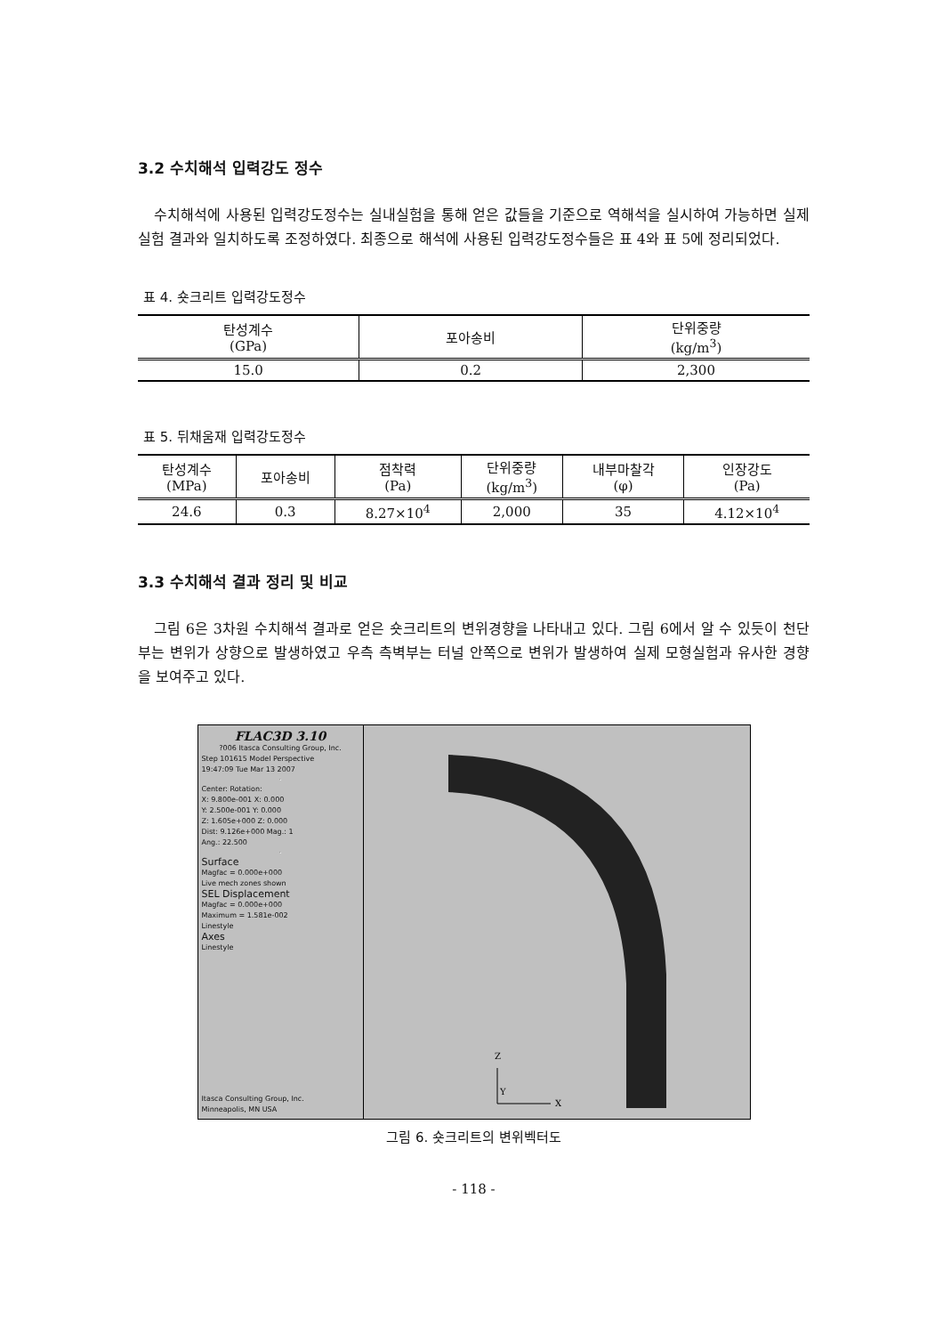3.2 수치해석 입력강도 정수
수치해석에 사용된 입력강도정수는 실내실험을 통해 얻은 값들을 기준으로 역해석을 실시하여 가능하면 실제 실험 결과와 일치하도록 조정하였다. 최종으로 해석에 사용된 입력강도정수들은 표 4와 표 5에 정리되었다.
표 4. 숏크리트 입력강도정수
| 탄성계수 (GPa) | 포아송비 | 단위중량 (kg/m<sup>3</sup>) |
| --- | --- | --- |
| 15.0 | 0.2 | 2,300 |
표 5. 뒤채움재 입력강도정수
| 탄성계수 (MPa) | 포아송비 | 점착력 (Pa) | 단위중량 (kg/m<sup>3</sup>) | 내부마찰각 (φ) | 인장강도 (Pa) |
| --- | --- | --- | --- | --- | --- |
| 24.6 | 0.3 | 8.27×10<sup>4</sup> | 2,000 | 35 | 4.12×10<sup>4</sup> |
3.3 수치해석 결과 정리 및 비교
그림 6은 3차원 수치해석 결과로 얻은 숏크리트의 변위경향을 나타내고 있다. 그림 6에서 알 수 있듯이 천단부는 변위가 상향으로 발생하였고 우측 측벽부는 터널 안쪽으로 변위가 발생하여 실제 모형실험과 유사한 경향을 보여주고 있다.
FLAC3D 3.10
?006 Itasca Consulting Group, Inc.
Step 101615 Model Perspective
19:47:09 Tue Mar 13 2007
Center: Rotation:
X: 9.800e-001 X: 0.000
Y: 2.500e-001 Y: 0.000
Z: 1.605e+000 Z: 0.000
Dist: 9.126e+000 Mag.: 1
Ang.: 22.500
Surface
Magfac = 0.000e+000
Live mech zones shown
SEL Displacement
Magfac = 0.000e+000
Maximum = 1.581e-002
Linestyle
Axes
Linestyle
Itasca Consulting Group, Inc.
Minneapolis, MN USA
Z
Y
X
그림 6. 숏크리트의 변위벡터도
- 118 -